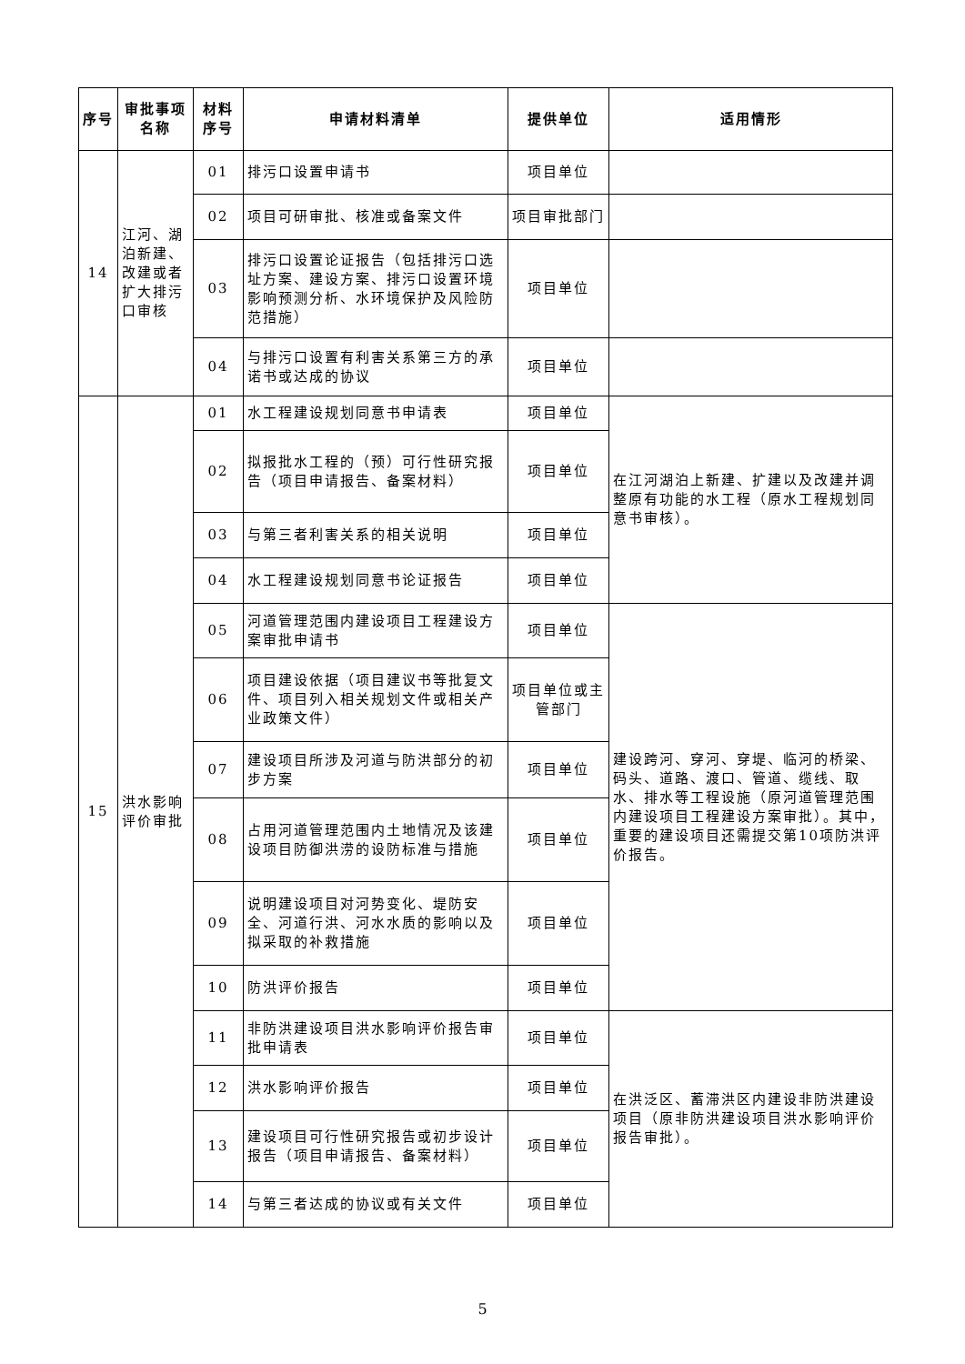| 序号 | 审批事项名称 | 材料序号 | 申请材料清单 | 提供单位 | 适用情形 |
| --- | --- | --- | --- | --- | --- |
| 14 | 江河、湖泊新建、改建或者扩大排污口审核 | 01 | 排污口设置申请书 | 项目单位 | |
| | | 02 | 项目可研审批、核准或备案文件 | 项目审批部门 | |
| | | 03 | 排污口设置论证报告（包括排污口选址方案、建设方案、排污口设置环境影响预测分析、水环境保护及风险防范措施） | 项目单位 | |
| | | 04 | 与排污口设置有利害关系第三方的承诺书或达成的协议 | 项目单位 | |
| 15 | 洪水影响评价审批 | 01 | 水工程建设规划同意书申请表 | 项目单位 | 在江河湖泊上新建、扩建以及改建并调整原有功能的水工程（原水工程规划同意书审核）。 |
| | | 02 | 拟报批水工程的（预）可行性研究报告（项目申请报告、备案材料） | 项目单位 | |
| | | 03 | 与第三者利害关系的相关说明 | 项目单位 | |
| | | 04 | 水工程建设规划同意书论证报告 | 项目单位 | |
| | | 05 | 河道管理范围内建设项目工程建设方案审批申请书 | 项目单位 | 建设跨河、穿河、穿堤、临河的桥梁、码头、道路、渡口、管道、缆线、取水、排水等工程设施（原河道管理范围内建设项目工程建设方案审批）。其中，重要的建设项目还需提交第10项防洪评价报告。 |
| | | 06 | 项目建设依据（项目建议书等批复文件、项目列入相关规划文件或相关产业政策文件） | 项目单位或主管部门 | |
| | | 07 | 建设项目所涉及河道与防洪部分的初步方案 | 项目单位 | |
| | | 08 | 占用河道管理范围内土地情况及该建设项目防御洪涝的设防标准与措施 | 项目单位 | |
| | | 09 | 说明建设项目对河势变化、堤防安全、河道行洪、河水水质的影响以及拟采取的补救措施 | 项目单位 | |
| | | 10 | 防洪评价报告 | 项目单位 | |
| | | 11 | 非防洪建设项目洪水影响评价报告审批申请表 | 项目单位 | 在洪泛区、蓄滞洪区内建设非防洪建设项目（原非防洪建设项目洪水影响评价报告审批）。 |
| | | 12 | 洪水影响评价报告 | 项目单位 | |
| | | 13 | 建设项目可行性研究报告或初步设计报告（项目申请报告、备案材料） | 项目单位 | |
| | | 14 | 与第三者达成的协议或有关文件 | 项目单位 | |
5